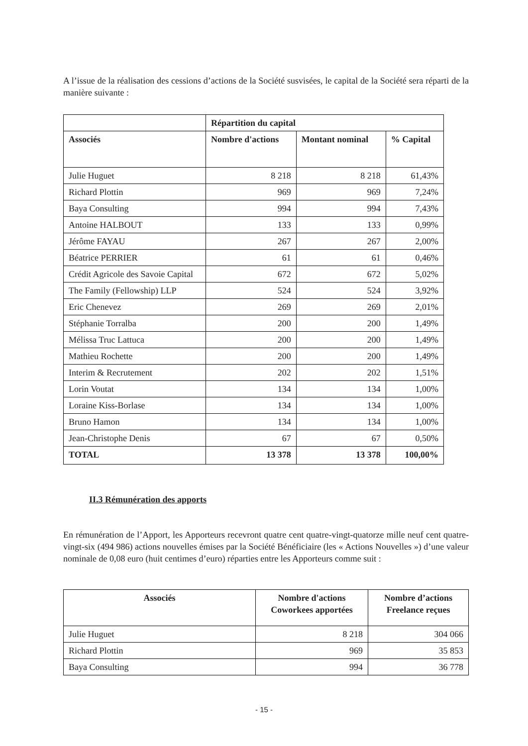A l’issue de la réalisation des cessions d’actions de la Société susvisées, le capital de la Société sera réparti de la manière suivante :
| | Répartition du capital | | |
| --- | --- | --- | --- |
| Associés | Nombre d'actions | Montant nominal | % Capital |
| Julie Huguet | 8 218 | 8 218 | 61,43% |
| Richard Plottin | 969 | 969 | 7,24% |
| Baya Consulting | 994 | 994 | 7,43% |
| Antoine HALBOUT | 133 | 133 | 0,99% |
| Jérôme FAYAU | 267 | 267 | 2,00% |
| Béatrice PERRIER | 61 | 61 | 0,46% |
| Crédit Agricole des Savoie Capital | 672 | 672 | 5,02% |
| The Family (Fellowship) LLP | 524 | 524 | 3,92% |
| Eric Chenevez | 269 | 269 | 2,01% |
| Stéphanie Torralba | 200 | 200 | 1,49% |
| Mélissa Truc Lattuca | 200 | 200 | 1,49% |
| Mathieu Rochette | 200 | 200 | 1,49% |
| Interim & Recrutement | 202 | 202 | 1,51% |
| Lorin Voutat | 134 | 134 | 1,00% |
| Loraine Kiss-Borlase | 134 | 134 | 1,00% |
| Bruno Hamon | 134 | 134 | 1,00% |
| Jean-Christophe Denis | 67 | 67 | 0,50% |
| TOTAL | 13 378 | 13 378 | 100,00% |
II.3 Rémunération des apports
En rémunération de l’Apport, les Apporteurs recevront quatre cent quatre-vingt-quatorze mille neuf cent quatre-vingt-six (494 986) actions nouvelles émises par la Société Bénéficiaire (les « Actions Nouvelles ») d’une valeur nominale de 0,08 euro (huit centimes d’euro) réparties entre les Apporteurs comme suit :
| Associés | Nombre d'actions Coworkees apportées | Nombre d’actions Freelance reçues |
| --- | --- | --- |
| Julie Huguet | 8 218 | 304 066 |
| Richard Plottin | 969 | 35 853 |
| Baya Consulting | 994 | 36 778 |
- 15 -